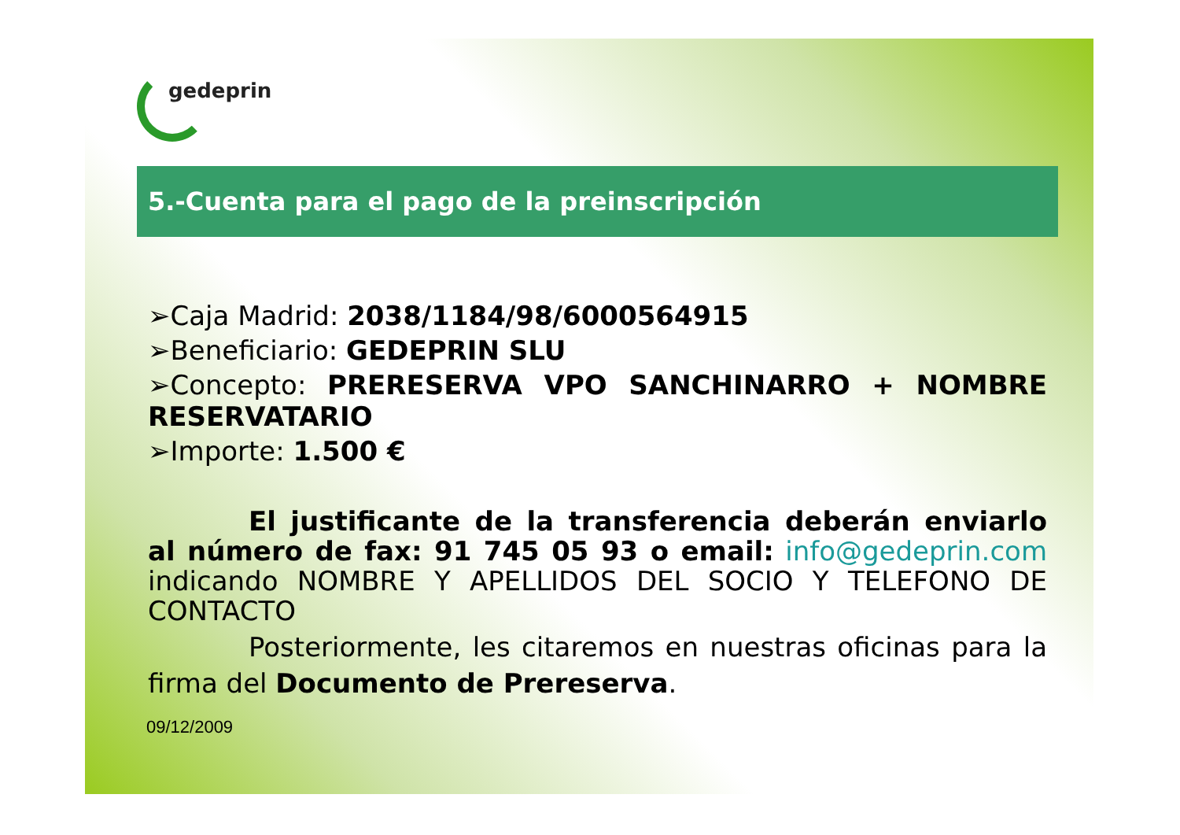gedeprin
5.-Cuenta para el pago de la preinscripción
➢Caja Madrid: 2038/1184/98/6000564915
➢Beneficiario: GEDEPRIN SLU
➢Concepto: PRERESERVA VPO SANCHINARRO + NOMBRE RESERVATARIO
➢Importe: 1.500 €
El justificante de la transferencia deberán enviarlo al número de fax: 91 745 05 93 o email: info@gedeprin.com indicando NOMBRE Y APELLIDOS DEL SOCIO Y TELEFONO DE CONTACTO
Posteriormente, les citaremos en nuestras oficinas para la firma del Documento de Prereserva.
09/12/2009